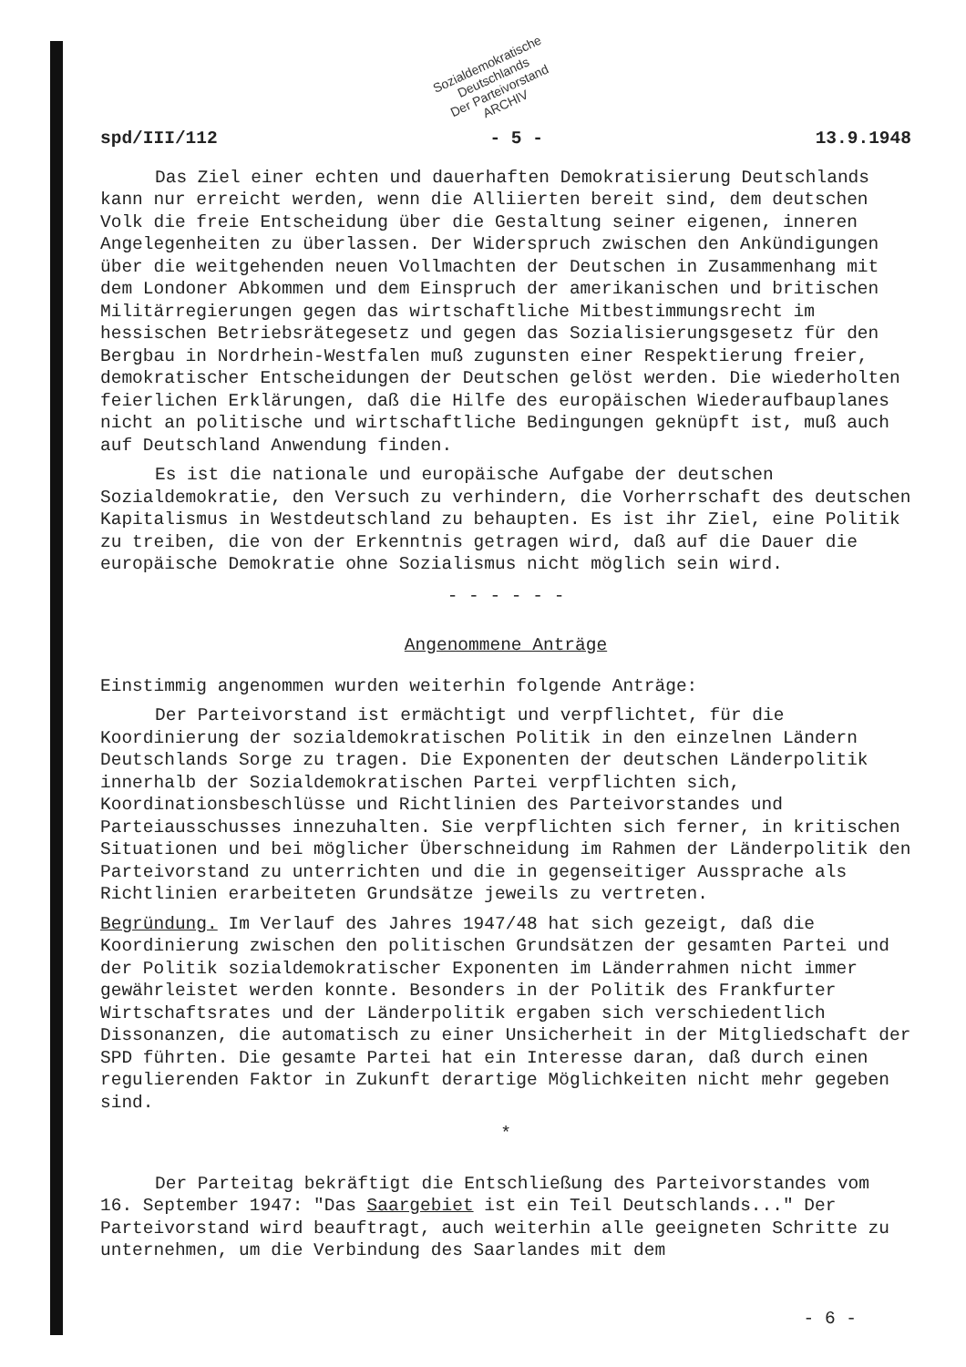Sozialdemokratische
Deutschlands
Der Parteivorstand
ARCHIV
spd/III/112 - 5 - 13.9.1948
Das Ziel einer echten und dauerhaften Demokratisierung Deutschlands kann nur erreicht werden, wenn die Alliierten bereit sind, dem deutschen Volk die freie Entscheidung über die Gestaltung seiner eigenen, inneren Angelegenheiten zu überlassen. Der Widerspruch zwischen den Ankündigungen über die weitgehenden neuen Vollmachten der Deutschen in Zusammenhang mit dem Londoner Abkommen und dem Einspruch der amerikanischen und britischen Militärregierungen gegen das wirtschaftliche Mitbestimmungsrecht im hessischen Betriebsrätegesetz und gegen das Sozialisierungsgesetz für den Bergbau in Nordrhein-Westfalen muß zugunsten einer Respektierung freier, demokratischer Entscheidungen der Deutschen gelöst werden. Die wiederholten feierlichen Erklärungen, daß die Hilfe des europäischen Wiederaufbauplanes nicht an politische und wirtschaftliche Bedingungen geknüpft ist, muß auch auf Deutschland Anwendung finden.
Es ist die nationale und europäische Aufgabe der deutschen Sozialdemokratie, den Versuch zu verhindern, die Vorherrschaft des deutschen Kapitalismus in Westdeutschland zu behaupten. Es ist ihr Ziel, eine Politik zu treiben, die von der Erkenntnis getragen wird, daß auf die Dauer die europäische Demokratie ohne Sozialismus nicht möglich sein wird.
- - - - - -
Angenommene Anträge
Einstimmig angenommen wurden weiterhin folgende Anträge:
Der Parteivorstand ist ermächtigt und verpflichtet, für die Koordinierung der sozialdemokratischen Politik in den einzelnen Ländern Deutschlands Sorge zu tragen. Die Exponenten der deutschen Länderpolitik innerhalb der Sozialdemokratischen Partei verpflichten sich, Koordinationsbeschlüsse und Richtlinien des Parteivorstandes und Parteiausschusses innezuhalten. Sie verpflichten sich ferner, in kritischen Situationen und bei möglicher Überschneidung im Rahmen der Länderpolitik den Parteivorstand zu unterrichten und die in gegenseitiger Aussprache als Richtlinien erarbeiteten Grundsätze jeweils zu vertreten.
Begründung. Im Verlauf des Jahres 1947/48 hat sich gezeigt, daß die Koordinierung zwischen den politischen Grundsätzen der gesamten Partei und der Politik sozialdemokratischer Exponenten im Länderrahmen nicht immer gewährleistet werden konnte. Besonders in der Politik des Frankfurter Wirtschaftsrates und der Länderpolitik ergaben sich verschiedentlich Dissonanzen, die automatisch zu einer Unsicherheit in der Mitgliedschaft der SPD führten. Die gesamte Partei hat ein Interesse daran, daß durch einen regulierenden Faktor in Zukunft derartige Möglichkeiten nicht mehr gegeben sind.
*
Der Parteitag bekräftigt die Entschließung des Parteivorstandes vom 16. September 1947: "Das Saargebiet ist ein Teil Deutschlands..." Der Parteivorstand wird beauftragt, auch weiterhin alle geeigneten Schritte zu unternehmen, um die Verbindung des Saarlandes mit dem
- 6 -